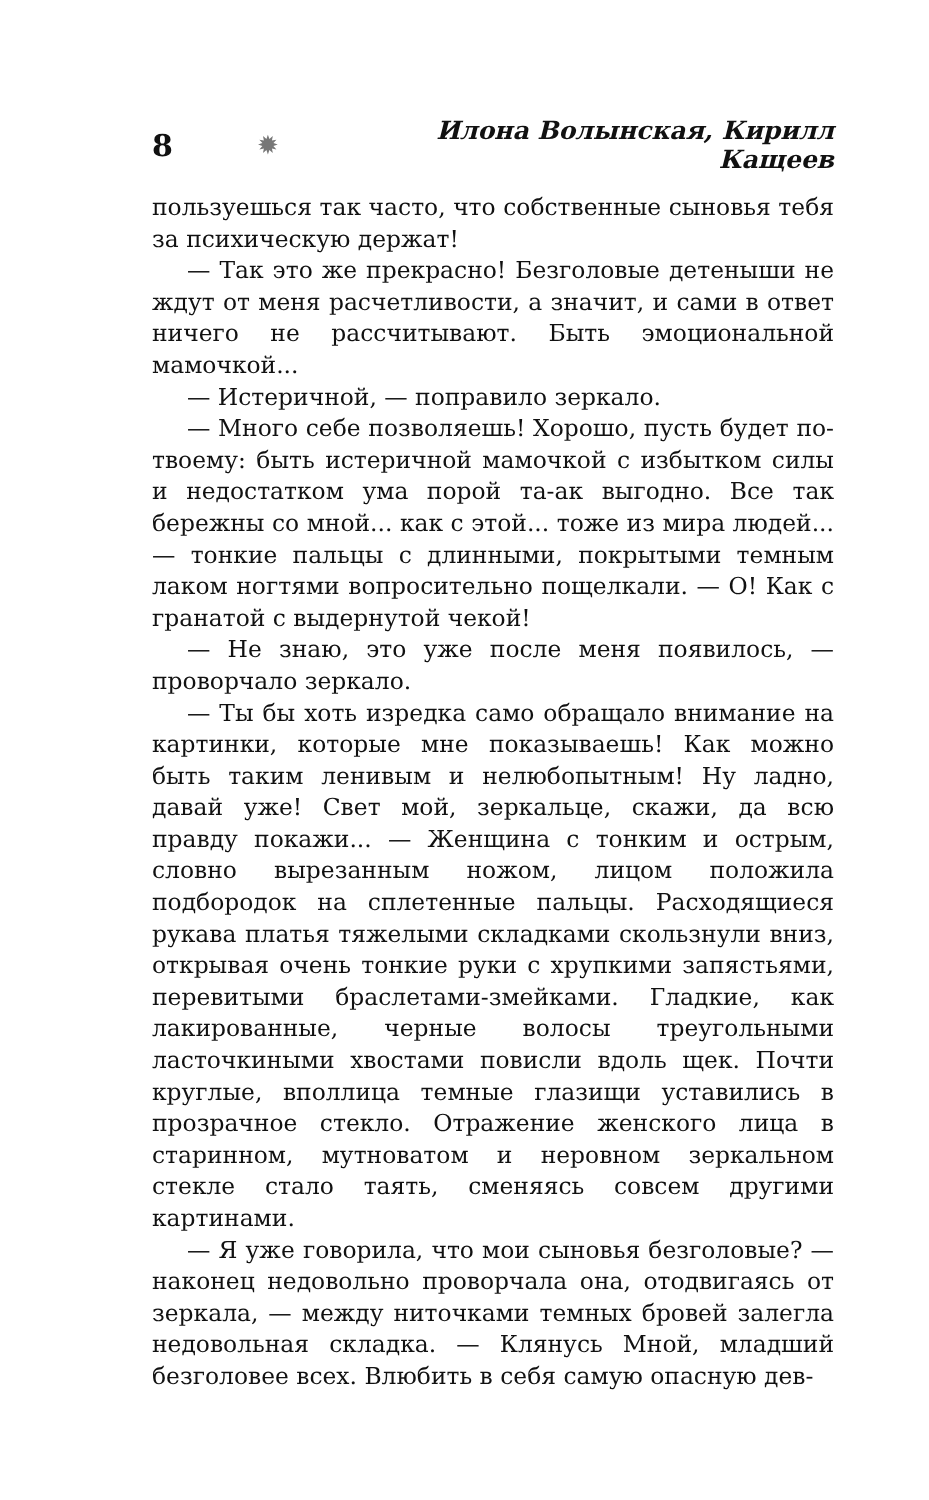8 ✹ Илона Волынская, Кирилл Кащеев
пользуешься так часто, что собственные сыновья тебя за психическую держат!
— Так это же прекрасно! Безголовые детеныши не ждут от меня расчетливости, а значит, и сами в ответ ничего не рассчитывают. Быть эмоциональной мамочкой...
— Истеричной, — поправило зеркало.
— Много себе позволяешь! Хорошо, пусть будет по-твоему: быть истеричной мамочкой с избытком силы и недостатком ума порой та-ак выгодно. Все так бережны со мной... как с этой... тоже из мира людей... — тонкие пальцы с длинными, покрытыми темным лаком ногтями вопросительно пощелкали. — О! Как с гранатой с выдернутой чекой!
— Не знаю, это уже после меня появилось, — проворчало зеркало.
— Ты бы хоть изредка само обращало внимание на картинки, которые мне показываешь! Как можно быть таким ленивым и нелюбопытным! Ну ладно, давай уже! Свет мой, зеркальце, скажи, да всю правду покажи... — Женщина с тонким и острым, словно вырезанным ножом, лицом положила подбородок на сплетенные пальцы. Расходящиеся рукава платья тяжелыми складками скользнули вниз, открывая очень тонкие руки с хрупкими запястьями, перевитыми браслетами-змейками. Гладкие, как лакированные, черные волосы треугольными ласточкиными хвостами повисли вдоль щек. Почти круглые, вполлица темные глазищи уставились в прозрачное стекло. Отражение женского лица в старинном, мутноватом и неровном зеркальном стекле стало таять, сменяясь совсем другими картинами.
— Я уже говорила, что мои сыновья безголовые? — наконец недовольно проворчала она, отодвигаясь от зеркала, — между ниточками темных бровей залегла недовольная складка. — Клянусь Мной, младший безголовее всех. Влюбить в себя самую опасную дев-